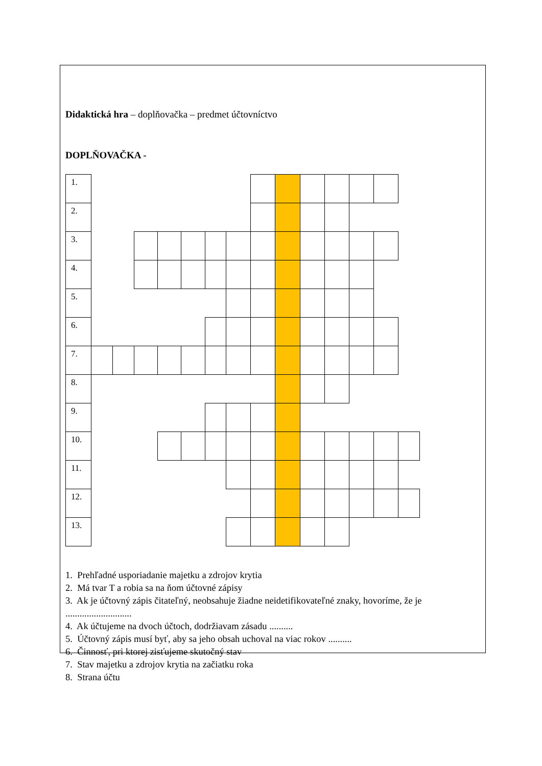Didaktická hra – doplňovačka – predmet účtovníctvo
DOPLŇOVAČKA -
| 1. | | | | | | | | | | | | | | |
| 2. | | | | | | | | | | | | | | |
| 3. | | | | | | | | | | | | | | |
| 4. | | | | | | | | | | | | | | |
| 5. | | | | | | | | | | | | | | |
| 6. | | | | | | | | | | | | | | |
| 7. | | | | | | | | | | | | | | |
| 8. | | | | | | | | | | | | | | |
| 9. | | | | | | | | | | | | | | |
| 10. | | | | | | | | | | | | | | |
| 11. | | | | | | | | | | | | | | |
| 12. | | | | | | | | | | | | | | |
| 13. | | | | | | | | | | | | | | |
1. Prehľadné usporiadanie majetku a zdrojov krytia
2. Má tvar T a robia sa na ňom účtovné zápisy
3. Ak je účtovný zápis čitateľný, neobsahuje žiadne neidetifikovateľné znaky, hovoríme, že je ............................
4. Ak účtujeme na dvoch účtoch, dodržiavam zásadu ..........
5. Účtovný zápis musí byť, aby sa jeho obsah uchoval na viac rokov ..........
6. Činnosť, pri ktorej zisťujeme skutočný stav
7. Stav majetku a zdrojov krytia na začiatku roka
8. Strana účtu